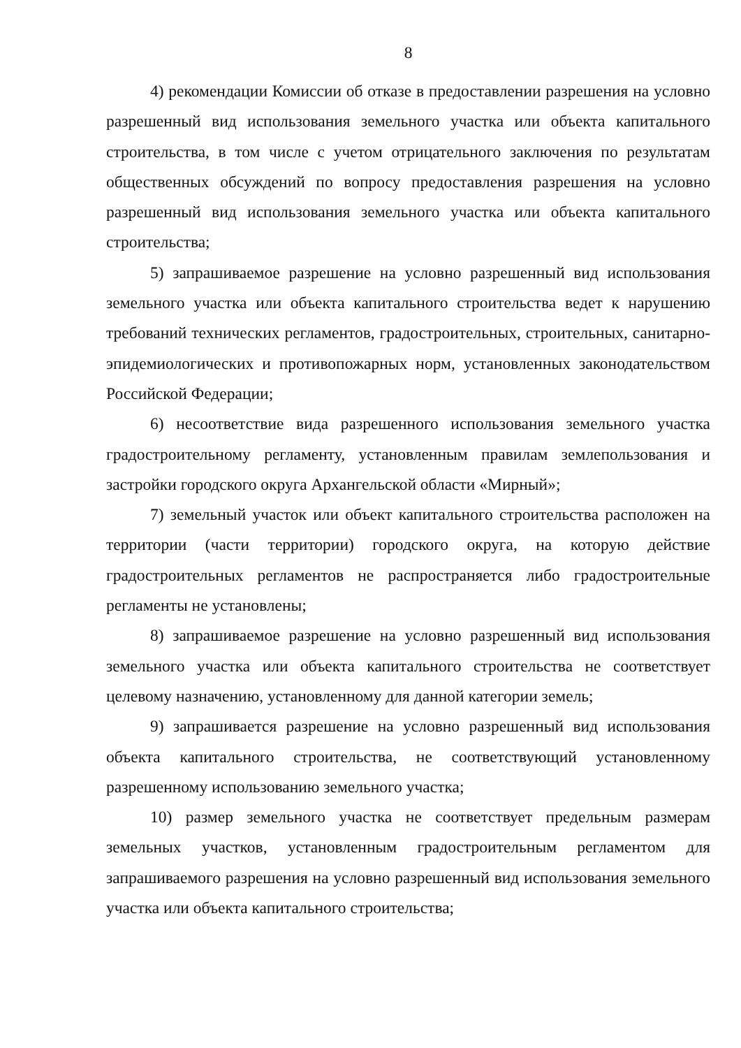8
4) рекомендации Комиссии об отказе в предоставлении разрешения на условно разрешенный вид использования земельного участка или объекта капитального строительства, в том числе с учетом отрицательного заключения по результатам общественных обсуждений по вопросу предоставления разрешения на условно разрешенный вид использования земельного участка или объекта капитального строительства;
5) запрашиваемое разрешение на условно разрешенный вид использования земельного участка или объекта капитального строительства ведет к нарушению требований технических регламентов, градостроительных, строительных, санитарно-эпидемиологических и противопожарных норм, установленных законодательством Российской Федерации;
6) несоответствие вида разрешенного использования земельного участка градостроительному регламенту, установленным правилам землепользования и застройки городского округа Архангельской области «Мирный»;
7) земельный участок или объект капитального строительства расположен на территории (части территории) городского округа, на которую действие градостроительных регламентов не распространяется либо градостроительные регламенты не установлены;
8) запрашиваемое разрешение на условно разрешенный вид использования земельного участка или объекта капитального строительства не соответствует целевому назначению, установленному для данной категории земель;
9) запрашивается разрешение на условно разрешенный вид использования объекта капитального строительства, не соответствующий установленному разрешенному использованию земельного участка;
10) размер земельного участка не соответствует предельным размерам земельных участков, установленным градостроительным регламентом для запрашиваемого разрешения на условно разрешенный вид использования земельного участка или объекта капитального строительства;